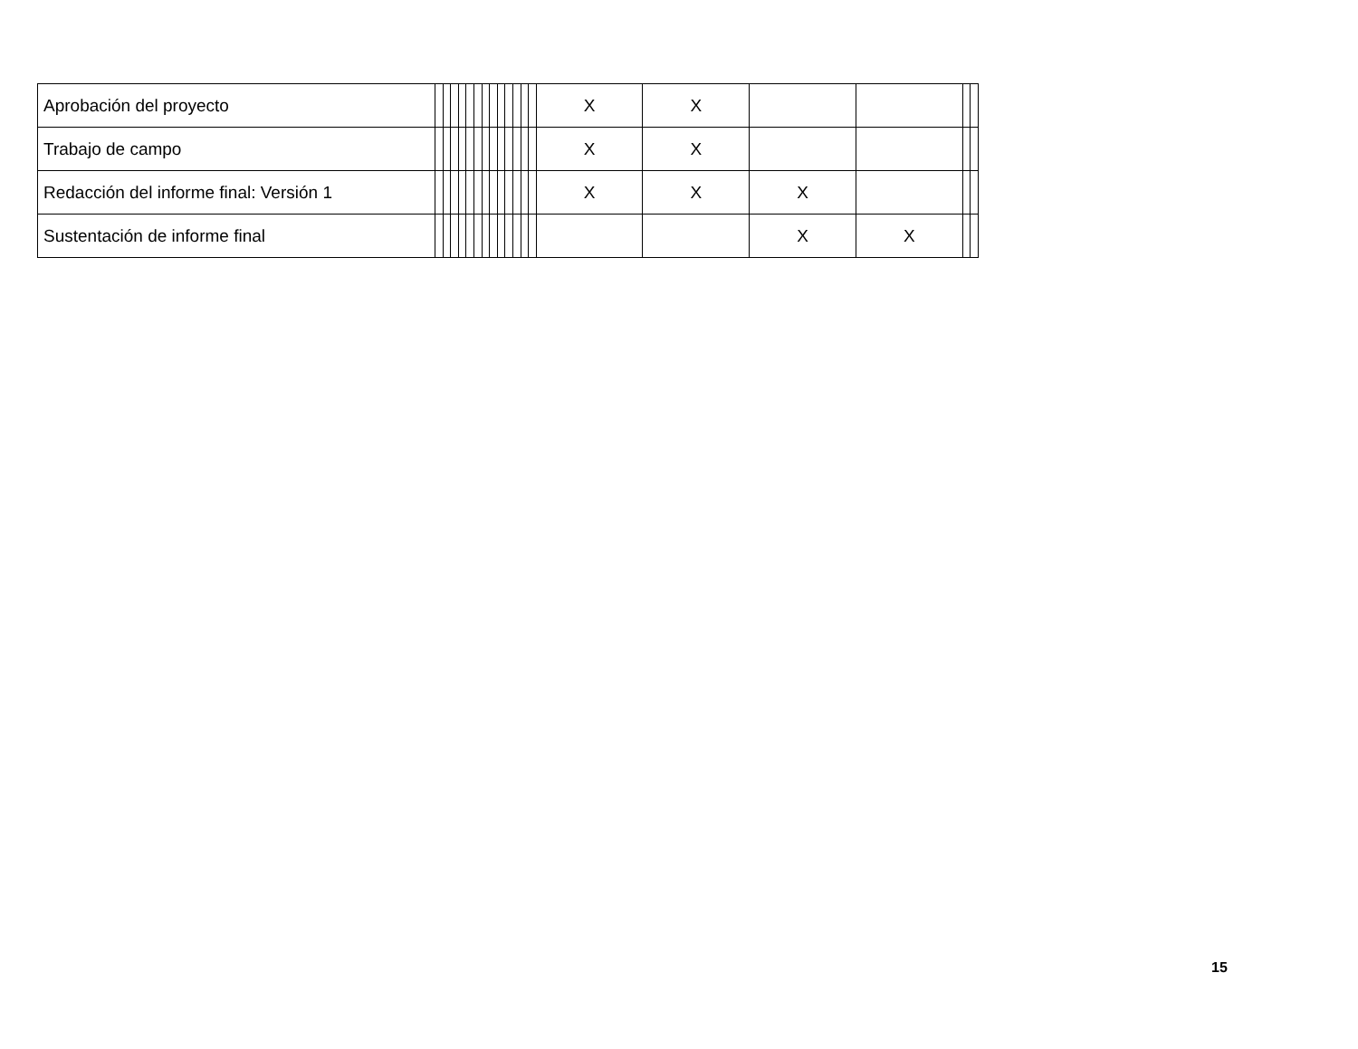| Aprobación del proyecto | | | | | | | | | | | | | | X | X | | | | |
| Trabajo de campo | | | | | | | | | | | | | | X | X | | | | |
| Redacción del informe final: Versión 1 | | | | | | | | | | | | | | X | X | X | | | |
| Sustentación de informe final | | | | | | | | | | | | | | | | X | X | | |
15